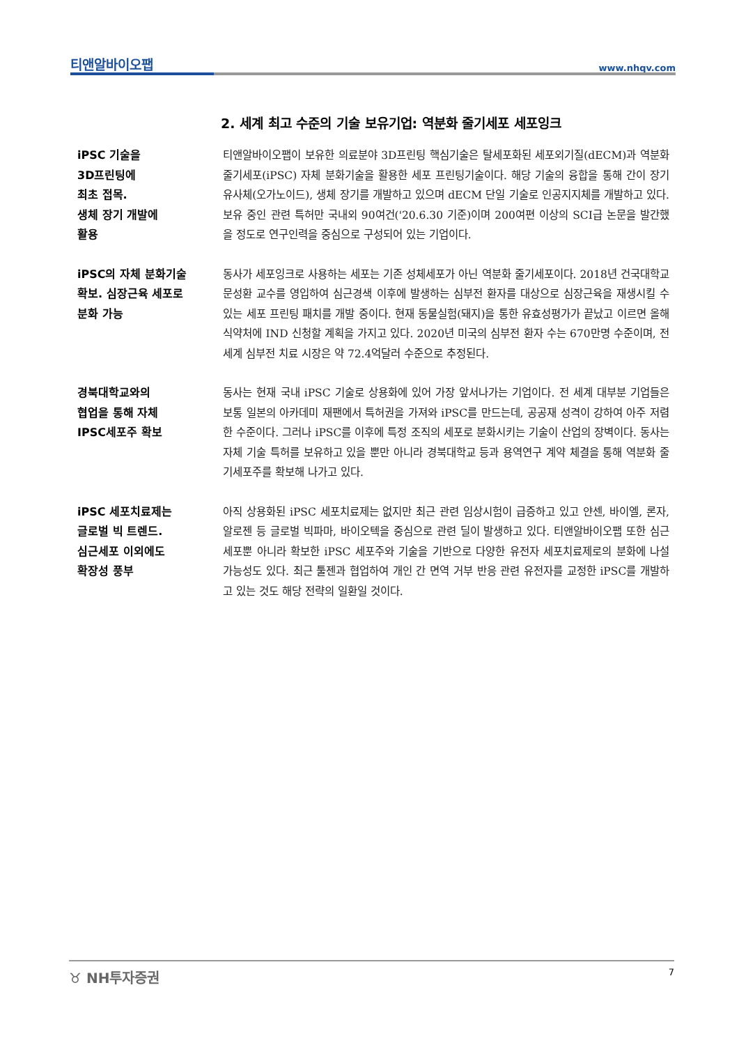티앤알바이오팹 www.nhqv.com
2. 세계 최고 수준의 기술 보유기업: 역분화 줄기세포 세포잉크
iPSC 기술을
3D프린팅에
최초 접목.
생체 장기 개발에
활용
티앤알바이오팹이 보유한 의료분야 3D프린팅 핵심기술은 탈세포화된 세포외기질(dECM)과 역분화 줄기세포(iPSC) 자체 분화기술을 활용한 세포 프린팅기술이다. 해당 기술의 융합을 통해 간이 장기유사체(오가노이드), 생체 장기를 개발하고 있으며 dECM 단일 기술로 인공지지체를 개발하고 있다. 보유 중인 관련 특허만 국내외 90여건('20.6.30 기준)이며 200여편 이상의 SCI급 논문을 발간했을 정도로 연구인력을 중심으로 구성되어 있는 기업이다.
iPSC의 자체 분화기술
확보. 심장근육 세포로
분화 가능
동사가 세포잉크로 사용하는 세포는 기존 성체세포가 아닌 역분화 줄기세포이다. 2018년 건국대학교 문성환 교수를 영입하여 심근경색 이후에 발생하는 심부전 환자를 대상으로 심장근육을 재생시킬 수 있는 세포 프린팅 패치를 개발 중이다. 현재 동물실험(돼지)을 통한 유효성평가가 끝났고 이르면 올해 식약처에 IND 신청할 계획을 가지고 있다. 2020년 미국의 심부전 환자 수는 670만명 수준이며, 전 세계 심부전 치료 시장은 약 72.4억달러 수준으로 추정된다.
경북대학교와의
협업을 통해 자체
IPSC세포주 확보
동사는 현재 국내 iPSC 기술로 상용화에 있어 가장 앞서나가는 기업이다. 전 세계 대부분 기업들은 보통 일본의 아카데미 재팬에서 특허권을 가져와 iPSC를 만드는데, 공공재 성격이 강하여 아주 저렴한 수준이다. 그러나 iPSC를 이후에 특정 조직의 세포로 분화시키는 기술이 산업의 장벽이다. 동사는 자체 기술 특허를 보유하고 있을 뿐만 아니라 경북대학교 등과 용역연구 계약 체결을 통해 역분화 줄기세포주를 확보해 나가고 있다.
iPSC 세포치료제는
글로벌 빅 트렌드.
심근세포 이외에도
확장성 풍부
아직 상용화된 iPSC 세포치료제는 없지만 최근 관련 임상시험이 급증하고 있고 얀센, 바이엘, 론자, 알로젠 등 글로벌 빅파마, 바이오텍을 중심으로 관련 딜이 발생하고 있다. 티앤알바이오팹 또한 심근세포뿐 아니라 확보한 iPSC 세포주와 기술을 기반으로 다양한 유전자 세포치료제로의 분화에 나설 가능성도 있다. 최근 툴젠과 협업하여 개인 간 면역 거부 반응 관련 유전자를 교정한 iPSC를 개발하고 있는 것도 해당 전략의 일환일 것이다.
♉ NH투자증권 7